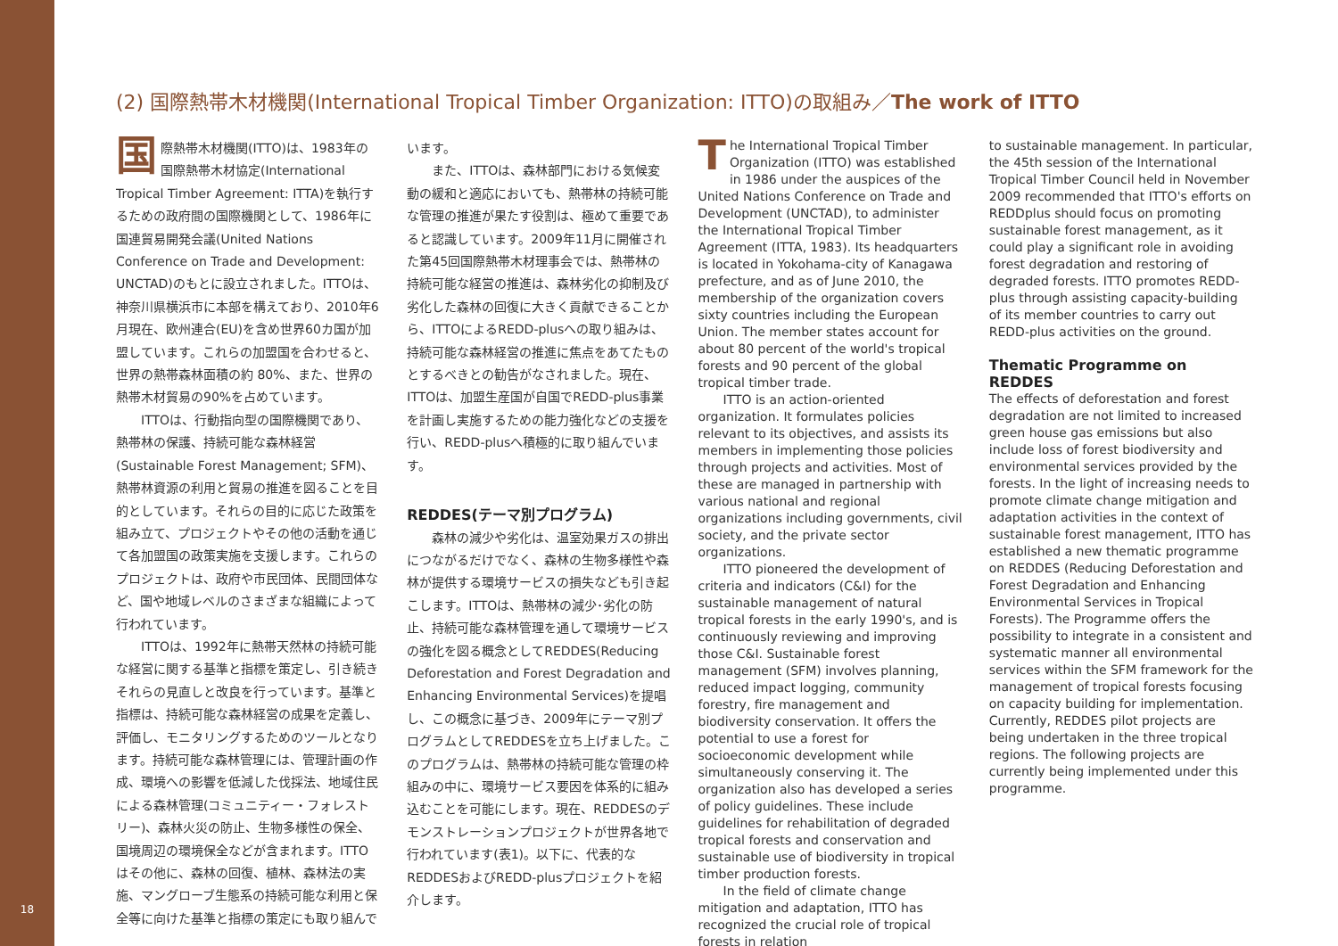18
(2) 国際熱帯木材機関(International Tropical Timber Organization: ITTO)の取組み／The work of ITTO
国際熱帯木材機関(ITTO)は、1983年の国際熱帯木材協定(International Tropical Timber Agreement: ITTA)を執行するための政府間の国際機関として、1986年に国連貿易開発会議(United Nations Conference on Trade and Development: UNCTAD)のもとに設立されました。ITTOは、神奈川県横浜市に本部を構えており、2010年6月現在、欧州連合(EU)を含め世界60カ国が加盟しています。これらの加盟国を合わせると、世界の熱帯森林面積の約 80%、また、世界の熱帯木材貿易の90%を占めています。
ITTOは、行動指向型の国際機関であり、熱帯林の保護、持続可能な森林経営(Sustainable Forest Management; SFM)、熱帯林資源の利用と貿易の推進を図ることを目的としています。それらの目的に応じた政策を組み立て、プロジェクトやその他の活動を通じて各加盟国の政策実施を支援します。これらのプロジェクトは、政府や市民団体、民間団体など、国や地域レベルのさまざまな組織によって行われています。
ITTOは、1992年に熱帯天然林の持続可能な経営に関する基準と指標を策定し、引き続きそれらの見直しと改良を行っています。基準と指標は、持続可能な森林経営の成果を定義し、評価し、モニタリングするためのツールとなります。持続可能な森林管理には、管理計画の作成、環境への影響を低減した伐採法、地域住民による森林管理(コミュニティー・フォレストリー)、森林火災の防止、生物多様性の保全、国境周辺の環境保全などが含まれます。ITTOはその他に、森林の回復、植林、森林法の実施、マングローブ生態系の持続可能な利用と保全等に向けた基準と指標の策定にも取り組んで
います。
また、ITTOは、森林部門における気候変動の緩和と適応においても、熱帯林の持続可能な管理の推進が果たす役割は、極めて重要であると認識しています。2009年11月に開催された第45回国際熱帯木材理事会では、熱帯林の持続可能な経営の推進は、森林劣化の抑制及び劣化した森林の回復に大きく貢献できることから、ITTOによるREDD-plusへの取り組みは、持続可能な森林経営の推進に焦点をあてたものとするべきとの勧告がなされました。現在、ITTOは、加盟生産国が自国でREDD-plus事業を計画し実施するための能力強化などの支援を行い、REDD-plusへ積極的に取り組んでいます。
REDDES(テーマ別プログラム)
森林の減少や劣化は、温室効果ガスの排出につながるだけでなく、森林の生物多様性や森林が提供する環境サービスの損失なども引き起こします。ITTOは、熱帯林の減少･劣化の防止、持続可能な森林管理を通して環境サービスの強化を図る概念としてREDDES(Reducing Deforestation and Forest Degradation and Enhancing Environmental Services)を提唱し、この概念に基づき、2009年にテーマ別プログラムとしてREDDESを立ち上げました。このプログラムは、熱帯林の持続可能な管理の枠組みの中に、環境サービス要因を体系的に組み込むことを可能にします。現在、REDDESのデモンストレーションプロジェクトが世界各地で行われています(表1)。以下に、代表的なREDDESおよびREDD-plusプロジェクトを紹介します。
The International Tropical Timber Organization (ITTO) was established in 1986 under the auspices of the United Nations Conference on Trade and Development (UNCTAD), to administer the International Tropical Timber Agreement (ITTA, 1983). Its headquarters is located in Yokohama-city of Kanagawa prefecture, and as of June 2010, the membership of the organization covers sixty countries including the European Union. The member states account for about 80 percent of the world's tropical forests and 90 percent of the global tropical timber trade.
ITTO is an action-oriented organization. It formulates policies relevant to its objectives, and assists its members in implementing those policies through projects and activities. Most of these are managed in partnership with various national and regional organizations including governments, civil society, and the private sector organizations.
ITTO pioneered the development of criteria and indicators (C&I) for the sustainable management of natural tropical forests in the early 1990's, and is continuously reviewing and improving those C&I. Sustainable forest management (SFM) involves planning, reduced impact logging, community forestry, fire management and biodiversity conservation. It offers the potential to use a forest for socioeconomic development while simultaneously conserving it. The organization also has developed a series of policy guidelines. These include guidelines for rehabilitation of degraded tropical forests and conservation and sustainable use of biodiversity in tropical timber production forests.
In the field of climate change mitigation and adaptation, ITTO has recognized the crucial role of tropical forests in relation
to sustainable management. In particular, the 45th session of the International Tropical Timber Council held in November 2009 recommended that ITTO's efforts on REDDplus should focus on promoting sustainable forest management, as it could play a significant role in avoiding forest degradation and restoring of degraded forests. ITTO promotes REDD-plus through assisting capacity-building of its member countries to carry out REDD-plus activities on the ground.
Thematic Programme on REDDES
The effects of deforestation and forest degradation are not limited to increased green house gas emissions but also include loss of forest biodiversity and environmental services provided by the forests. In the light of increasing needs to promote climate change mitigation and adaptation activities in the context of sustainable forest management, ITTO has established a new thematic programme on REDDES (Reducing Deforestation and Forest Degradation and Enhancing Environmental Services in Tropical Forests). The Programme offers the possibility to integrate in a consistent and systematic manner all environmental services within the SFM framework for the management of tropical forests focusing on capacity building for implementation. Currently, REDDES pilot projects are being undertaken in the three tropical regions. The following projects are currently being implemented under this programme.